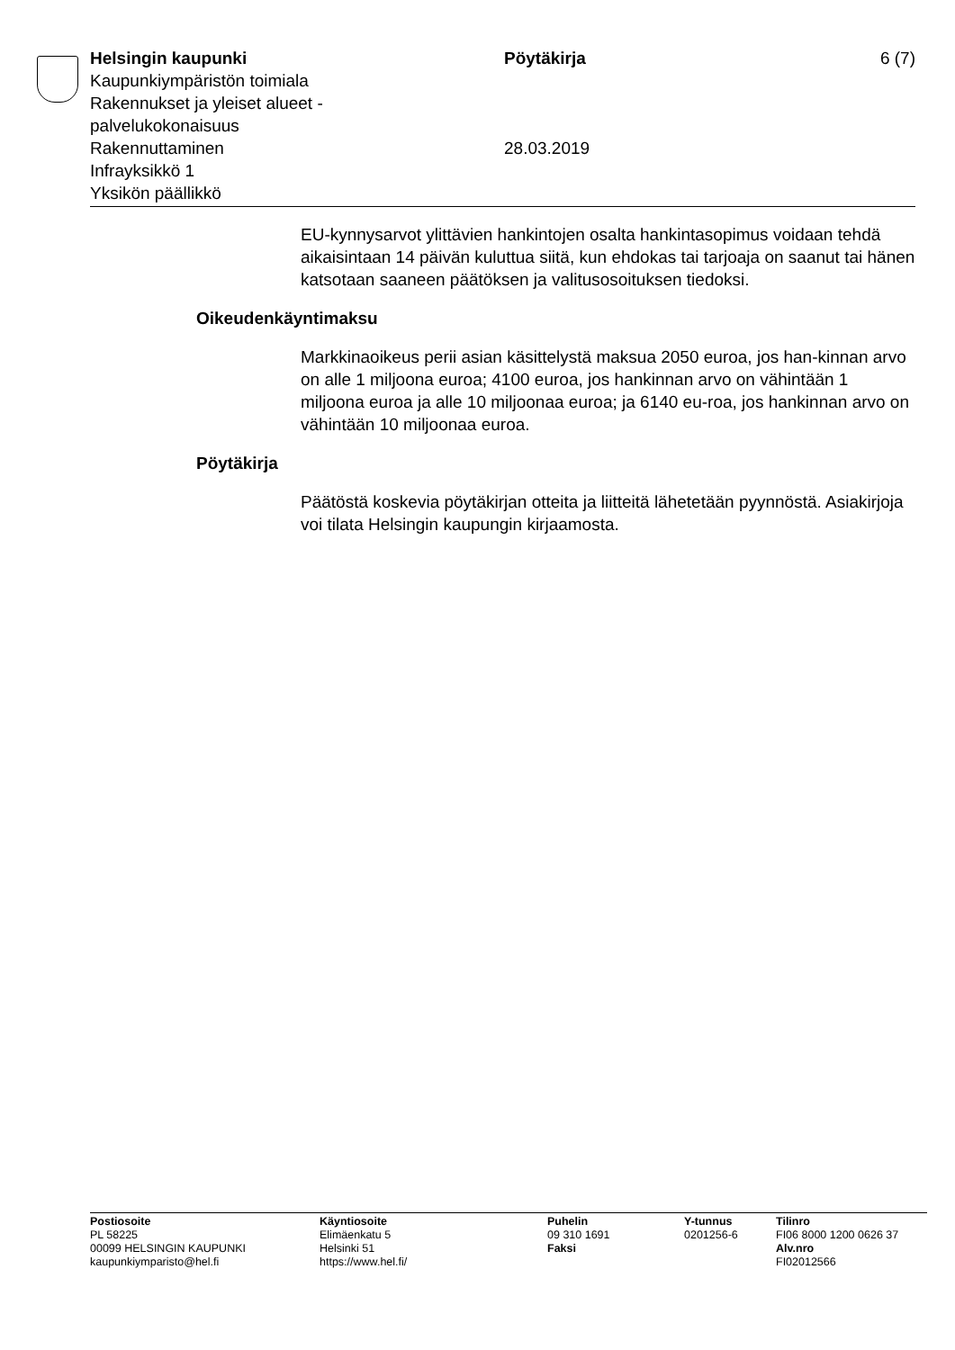Helsingin kaupunki
Kaupunkiympäristön toimiala
Rakennukset ja yleiset alueet -
palvelukokonaisuus
Rakennuttaminen
Infrayksikkö 1
Yksikön päällikkö
Pöytäkirja
28.03.2019
6 (7)
EU-kynnysarvot ylittävien hankintojen osalta hankintasopimus voidaan tehdä aikaisintaan 14 päivän kuluttua siitä, kun ehdokas tai tarjoaja on saanut tai hänen katsotaan saaneen päätöksen ja valitusosoituksen tiedoksi.
Oikeudenkäyntimaksu
Markkinaoikeus perii asian käsittelystä maksua 2050 euroa, jos han-kinnan arvo on alle 1 miljoona euroa; 4100 euroa, jos hankinnan arvo on vähintään 1 miljoona euroa ja alle 10 miljoonaa euroa; ja 6140 eu-roa, jos hankinnan arvo on vähintään 10 miljoonaa euroa.
Pöytäkirja
Päätöstä koskevia pöytäkirjan otteita ja liitteitä lähetetään pyynnöstä. Asiakirjoja voi tilata Helsingin kaupungin kirjaamosta.
Postiosoite
PL 58225
00099 HELSINGIN KAUPUNKI
kaupunkiymparisto@hel.fi
Käyntiosoite
Elimäenkatu 5
Helsinki 51
https://www.hel.fi/
Puhelin
09 310 1691
Faksi
Y-tunnus
0201256-6
Tilinro
FI06 8000 1200 0626 37
Alv.nro
FI02012566